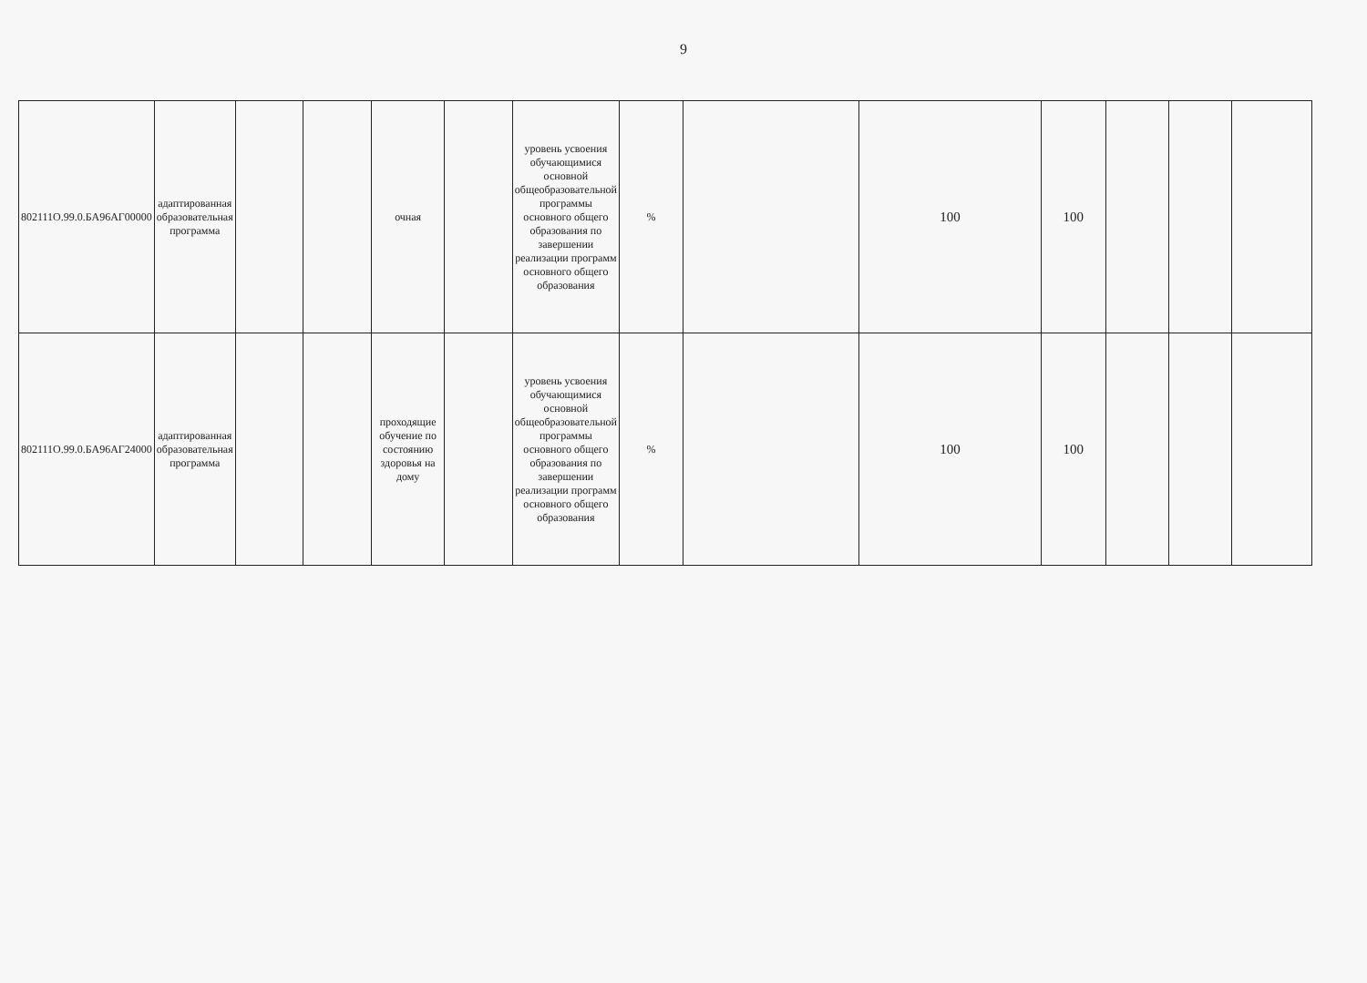9
| 802111О.99.0.БА96АГ00000 | адаптированная образовательная программа | | | очная | | уровень усвоения обучающимися основной общеобразовательной программы основного общего образования по завершении реализации программ основного общего образования | % | | 100 | 100 | | | |
| 802111О.99.0.БА96АГ24000 | адаптированная образовательная программа | | | проходящие обучение по состоянию здоровья на дому | | уровень усвоения обучающимися основной общеобразовательной программы основного общего образования по завершении реализации программ основного общего образования | % | | 100 | 100 | | | |